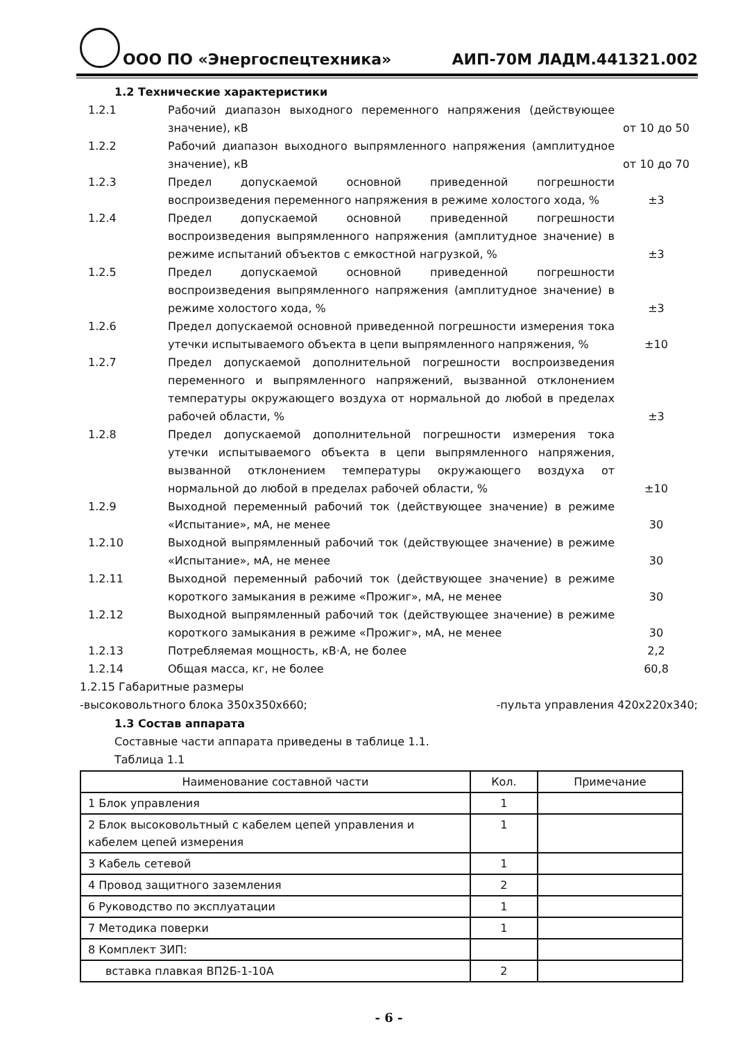ООО ПО «Энергоспецтехника» АИП-70М ЛАДМ.441321.002
1.2 Технические характеристики
| 1.2.1 | Рабочий диапазон выходного переменного напряжения (действующее значение), кВ | от 10 до 50 |
| 1.2.2 | Рабочий диапазон выходного выпрямленного напряжения (амплитудное значение), кВ | от 10 до 70 |
| 1.2.3 | Предел допускаемой основной приведенной погрешности воспроизведения переменного напряжения в режиме холостого хода, % | ±3 |
| 1.2.4 | Предел допускаемой основной приведенной погрешности воспроизведения выпрямленного напряжения (амплитудное значение) в режиме испытаний объектов с емкостной нагрузкой, % | ±3 |
| 1.2.5 | Предел допускаемой основной приведенной погрешности воспроизведения выпрямленного напряжения (амплитудное значение) в режиме холостого хода, % | ±3 |
| 1.2.6 | Предел допускаемой основной приведенной погрешности измерения тока утечки испытываемого объекта в цепи выпрямленного напряжения, % | ±10 |
| 1.2.7 | Предел допускаемой дополнительной погрешности воспроизведения переменного и выпрямленного напряжений, вызванной отклонением температуры окружающего воздуха от нормальной до любой в пределах рабочей области, % | ±3 |
| 1.2.8 | Предел допускаемой дополнительной погрешности измерения тока утечки испытываемого объекта в цепи выпрямленного напряжения, вызванной отклонением температуры окружающего воздуха от нормальной до любой в пределах рабочей области, % | ±10 |
| 1.2.9 | Выходной переменный рабочий ток (действующее значение) в режиме «Испытание», мА, не менее | 30 |
| 1.2.10 | Выходной выпрямленный рабочий ток (действующее значение) в режиме «Испытание», мА, не менее | 30 |
| 1.2.11 | Выходной переменный рабочий ток (действующее значение) в режиме короткого замыкания в режиме «Прожиг», мА, не менее | 30 |
| 1.2.12 | Выходной выпрямленный рабочий ток (действующее значение) в режиме короткого замыкания в режиме «Прожиг», мА, не менее | 30 |
| 1.2.13 | Потребляемая мощность, кВ·А, не более | 2,2 |
| 1.2.14 | Общая масса, кг, не более | 60,8 |
1.2.15 Габаритные размеры
-высоковольтного блока 350x350x660;
-пульта управления 420x220x340;
1.3 Состав аппарата
Составные части аппарата приведены в таблице 1.1.
Таблица 1.1
| Наименование составной части | Кол. | Примечание |
| --- | --- | --- |
| 1 Блок управления | 1 | |
| 2 Блок высоковольтный с кабелем цепей управления и кабелем цепей измерения | 1 | |
| 3 Кабель сетевой | 1 | |
| 4 Провод защитного заземления | 2 | |
| 6 Руководство по эксплуатации | 1 | |
| 7 Методика поверки | 1 | |
| 8 Комплект ЗИП: | | |
| вставка плавкая ВП2Б-1-10А | 2 | |
- 6 -